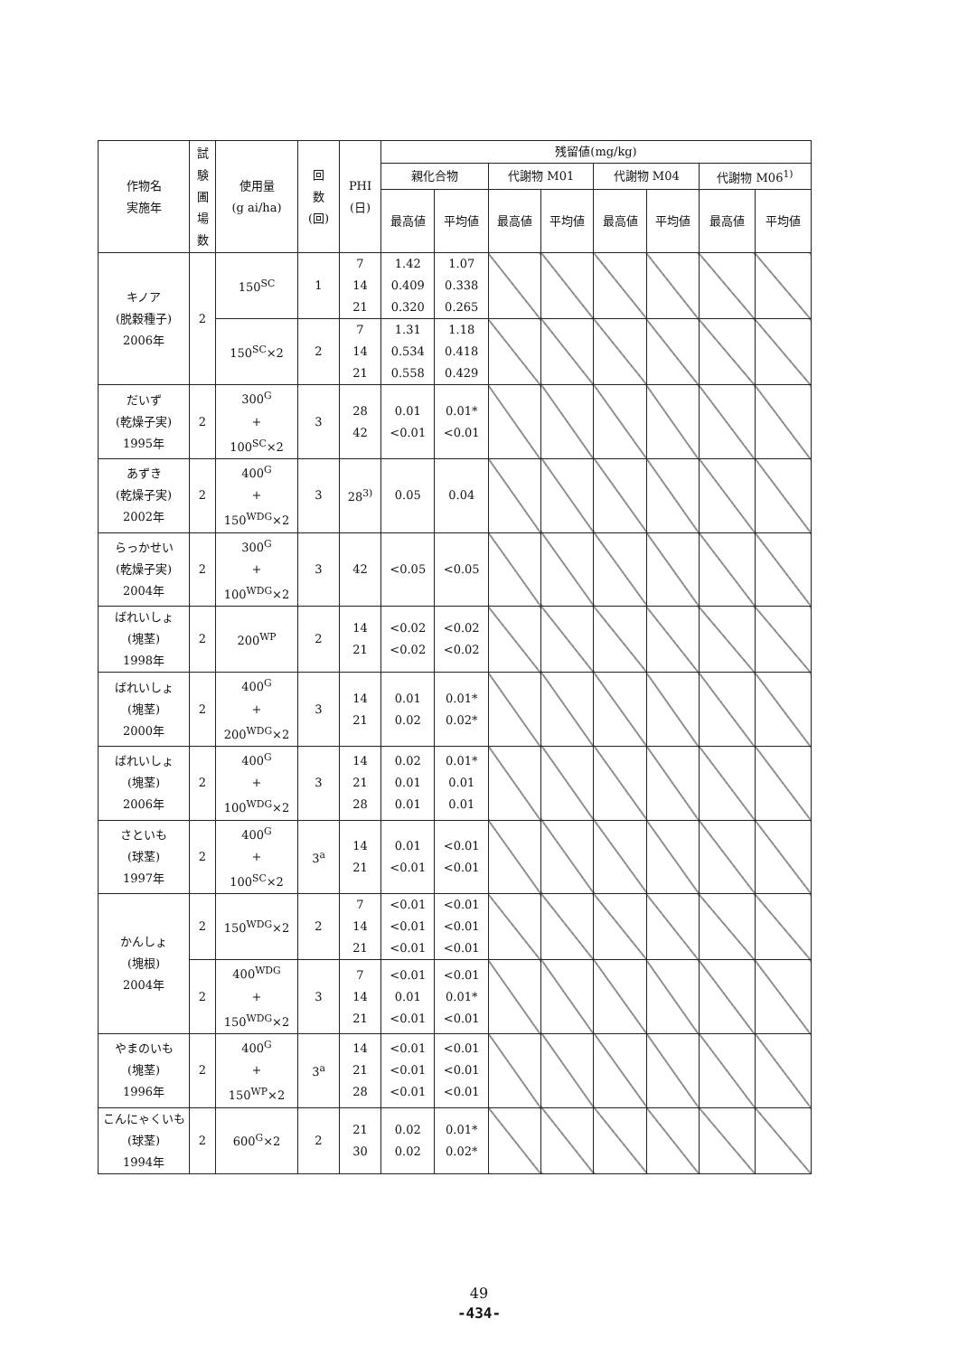| 作物名 実施年 | 試 験 圃 場 数 | 使用量 (g ai/ha) | 回 数 (回) | PHI (日) | 残留値(mg/kg) | | | | | | | |
| --- | --- | --- | --- | --- | --- | --- | --- | --- | --- | --- | --- | --- |
| | | | | | 親化合物 | | 代謝物 M01 | | 代謝物 M04 | | 代謝物 M06<sup>1)</sup> | |
| | | | | | 最高値 | 平均値 | 最高値 | 平均値 | 最高値 | 平均値 | 最高値 | 平均値 |
| キノア (脱穀種子) 2006年 | 2 | 150<sup>SC</sup> | 1 | 7 14 21 | 1.42 0.409 0.320 | 1.07 0.338 0.265 | | | | | | |
| | | 150<sup>SC</sup>×2 | 2 | 7 14 21 | 1.31 0.534 0.558 | 1.18 0.418 0.429 | | | | | | |
| だいず (乾燥子実) 1995年 | 2 | 300<sup>G</sup> + 100<sup>SC</sup>×2 | 3 | 28 42 | 0.01 <0.01 | 0.01* <0.01 | | | | | | |
| あずき (乾燥子実) 2002年 | 2 | 400<sup>G</sup> + 150<sup>WDG</sup>×2 | 3 | 28<sup>3)</sup> | 0.05 | 0.04 | | | | | | |
| らっかせい (乾燥子実) 2004年 | 2 | 300<sup>G</sup> + 100<sup>WDG</sup>×2 | 3 | 42 | <0.05 | <0.05 | | | | | | |
| ばれいしょ (塊茎) 1998年 | 2 | 200<sup>WP</sup> | 2 | 14 21 | <0.02 <0.02 | <0.02 <0.02 | | | | | | |
| ばれいしょ (塊茎) 2000年 | 2 | 400<sup>G</sup> + 200<sup>WDG</sup>×2 | 3 | 14 21 | 0.01 0.02 | 0.01* 0.02* | | | | | | |
| ばれいしょ (塊茎) 2006年 | 2 | 400<sup>G</sup> + 100<sup>WDG</sup>×2 | 3 | 14 21 28 | 0.02 0.01 0.01 | 0.01* 0.01 0.01 | | | | | | |
| さといも (球茎) 1997年 | 2 | 400<sup>G</sup> + 100<sup>SC</sup>×2 | 3<sup>a</sup> | 14 21 | 0.01 <0.01 | <0.01 <0.01 | | | | | | |
| かんしょ (塊根) 2004年 | 2 | 150<sup>WDG</sup>×2 | 2 | 7 14 21 | <0.01 <0.01 <0.01 | <0.01 <0.01 <0.01 | | | | | | |
| | 2 | 400<sup>WDG</sup> + 150<sup>WDG</sup>×2 | 3 | 7 14 21 | <0.01 0.01 <0.01 | <0.01 0.01* <0.01 | | | | | | |
| やまのいも (塊茎) 1996年 | 2 | 400<sup>G</sup> + 150<sup>WP</sup>×2 | 3<sup>a</sup> | 14 21 28 | <0.01 <0.01 <0.01 | <0.01 <0.01 <0.01 | | | | | | |
| こんにゃくいも (球茎) 1994年 | 2 | 600<sup>G</sup>×2 | 2 | 21 30 | 0.02 0.02 | 0.01* 0.02* | | | | | | |
49
-434-